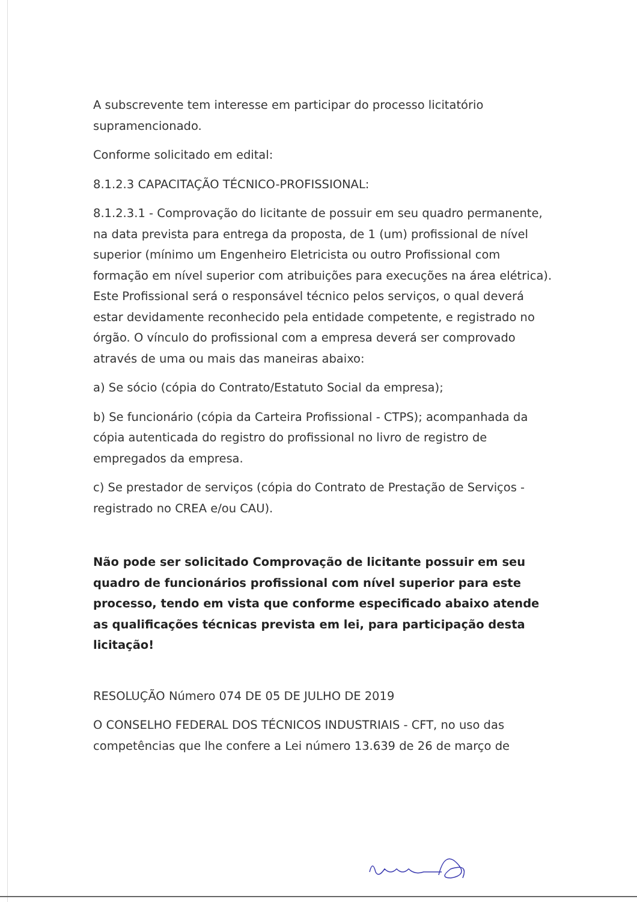A subscrevente tem interesse em participar do processo licitatório supramencionado.
Conforme solicitado em edital:
8.1.2.3 CAPACITAÇÃO TÉCNICO-PROFISSIONAL:
8.1.2.3.1 - Comprovação do licitante de possuir em seu quadro permanente, na data prevista para entrega da proposta, de 1 (um) profissional de nível superior (mínimo um Engenheiro Eletricista ou outro Profissional com formação em nível superior com atribuições para execuções na área elétrica). Este Profissional será o responsável técnico pelos serviços, o qual deverá estar devidamente reconhecido pela entidade competente, e registrado no órgão. O vínculo do profissional com a empresa deverá ser comprovado através de uma ou mais das maneiras abaixo:
a) Se sócio (cópia do Contrato/Estatuto Social da empresa);
b) Se funcionário (cópia da Carteira Profissional - CTPS); acompanhada da cópia autenticada do registro do profissional no livro de registro de empregados da empresa.
c) Se prestador de serviços (cópia do Contrato de Prestação de Serviços - registrado no CREA e/ou CAU).
Não pode ser solicitado Comprovação de licitante possuir em seu quadro de funcionários profissional com nível superior para este processo, tendo em vista que conforme especificado abaixo atende as qualificações técnicas prevista em lei, para participação desta licitação!
RESOLUÇÃO Número 074 DE 05 DE JULHO DE 2019
O CONSELHO FEDERAL DOS TÉCNICOS INDUSTRIAIS - CFT, no uso das competências que lhe confere a Lei número 13.639 de 26 de março de